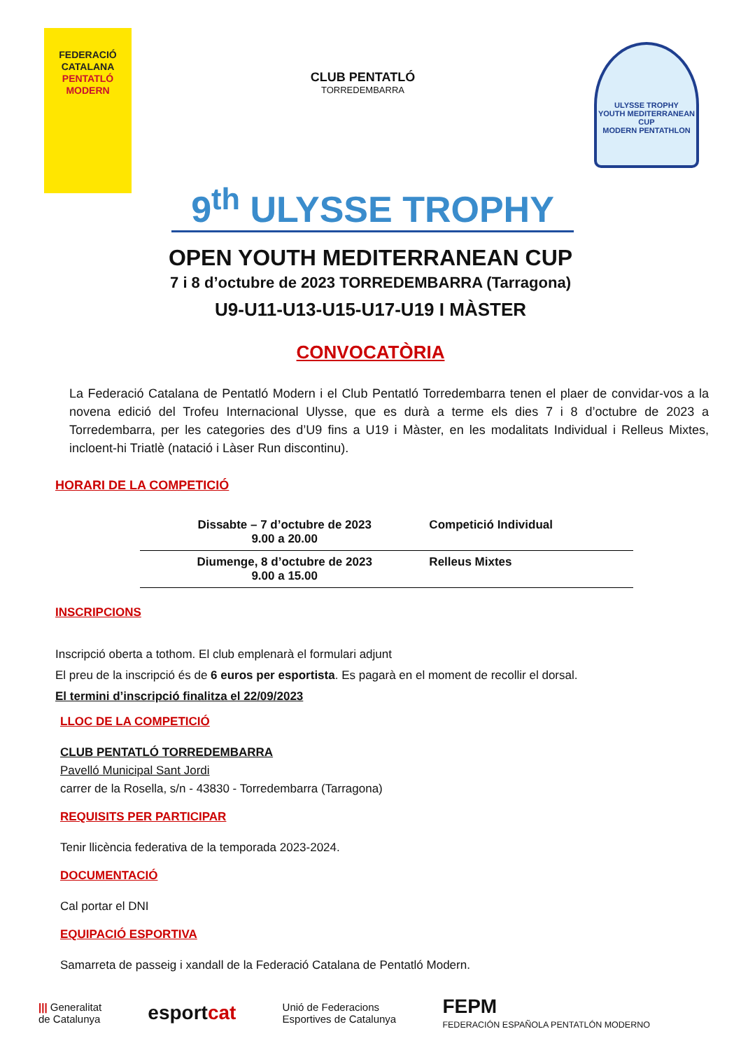FEDERACIÓ
CATALANA
PENTATLÓ
MODERN
CLUB PENTATLÓ
TORREDEMBARRA
ULYSSE TROPHY
YOUTH MEDITERRANEAN CUP
MODERN PENTATHLON
9<sup>th</sup> ULYSSE TROPHY
OPEN YOUTH MEDITERRANEAN CUP
7 i 8 d’octubre de 2023 TORREDEMBARRA (Tarragona)
U9-U11-U13-U15-U17-U19 I MÀSTER
CONVOCATÒRIA
La Federació Catalana de Pentatló Modern i el Club Pentatló Torredembarra tenen el plaer de convidar-vos a la novena edició del Trofeu Internacional Ulysse, que es durà a terme els dies 7 i 8 d’octubre de 2023 a Torredembarra, per les categories des d’U9 fins a U19 i Màster, en les modalitats Individual i Relleus Mixtes, incloent-hi Triatlè (natació i Làser Run discontinu).
HORARI DE LA COMPETICIÓ
| Dissabte – 7 d’octubre de 2023 9.00 a 20.00 | Competició Individual |
| Diumenge, 8 d’octubre de 2023 9.00 a 15.00 | Relleus Mixtes |
INSCRIPCIONS
Inscripció oberta a tothom. El club emplenarà el formulari adjunt
El preu de la inscripció és de 6 euros per esportista. Es pagarà en el moment de recollir el dorsal.
El termini d’inscripció finalitza el 22/09/2023
LLOC DE LA COMPETICIÓ
CLUB PENTATLÓ TORREDEMBARRA
Pavelló Municipal Sant Jordi
carrer de la Rosella, s/n - 43830 - Torredembarra (Tarragona)
REQUISITS PER PARTICIPAR
Tenir llicència federativa de la temporada 2023-2024.
DOCUMENTACIÓ
Cal portar el DNI
EQUIPACIÓ ESPORTIVA
Samarreta de passeig i xandall de la Federació Catalana de Pentatló Modern.
||| Generalitat
de Catalunya esportcat Unió de Federacions
Esportives de Catalunya FEPM
FEDERACIÓN ESPAÑOLA PENTATLÓN MODERNO